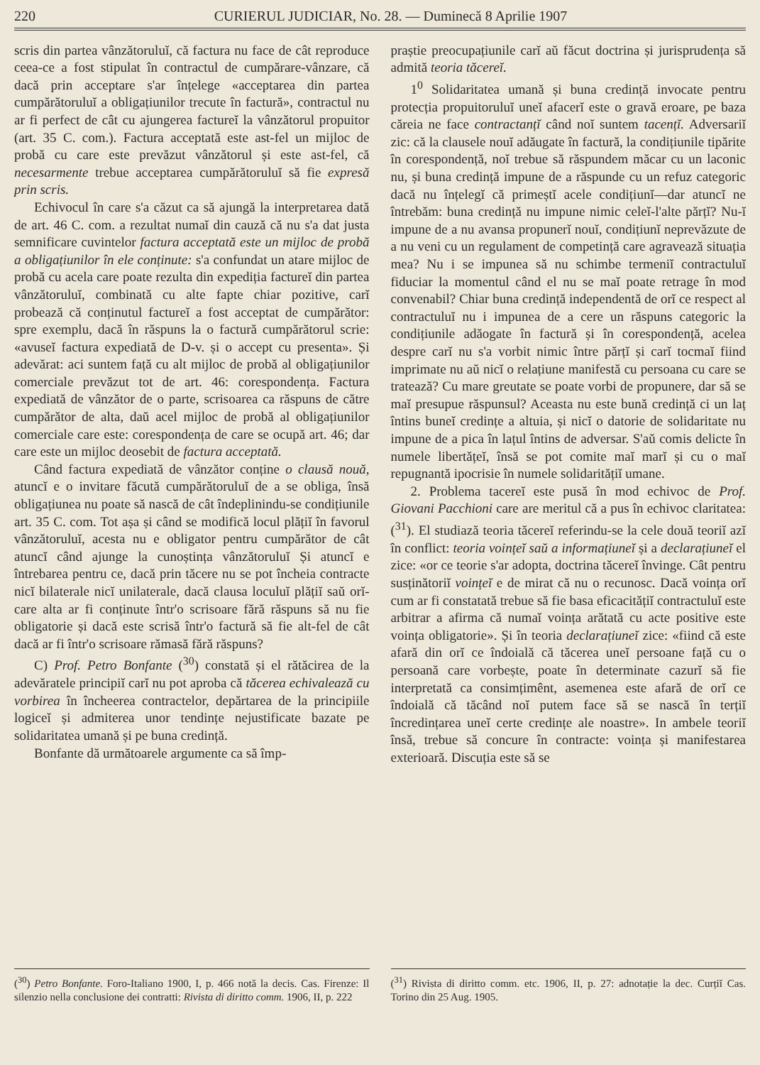220 CURIERUL JUDICIAR, No. 28. — Duminecă 8 Aprilie 1907
scris din partea vânzătoruluĭ, că factura nu face de cât reproduce ceea-ce a fost stipulat în contractul de cumpărare-vânzare, că dacă prin acceptare s'ar înțelege «acceptarea din partea cumpărătoruluĭ a obligațiunilor trecute în factură», contractul nu ar fi perfect de cât cu ajungerea factureĭ la vânzătorul propuitor (art. 35 C. com.). Factura acceptată este ast-fel un mijloc de probă cu care este prevăzut vânzătorul și este ast-fel, că necesarmente trebue acceptarea cumpărătoruluĭ să fie expresă prin scris.
Echivocul în care s'a căzut ca să ajungă la interpretarea dată de art. 46 C. com. a rezultat numaĭ din cauză că nu s'a dat justa semnificare cuvintelor factura acceptată este un mijloc de probă a obligațiunilor în ele conținute: s'a confundat un atare mijloc de probă cu acela care poate rezulta din expediția factureĭ din partea vânzătoruluĭ, combinată cu alte fapte chiar pozitive, carĭ probează că conținutul factureĭ a fost acceptat de cumpărător: spre exemplu, dacă în răspuns la o factură cumpărătorul scrie: «avuseĭ factura expediată de D-v. și o accept cu presenta». Și adevărat: aci suntem față cu alt mijloc de probă al obligațiunilor comerciale prevăzut tot de art. 46: corespondența. Factura expediată de vânzător de o parte, scrisoarea ca răspuns de către cumpărător de alta, daŭ acel mijloc de probă al obligațiunilor comerciale care este: corespondența de care se ocupă art. 46; dar care este un mijloc deosebit de factura acceptată.
Când factura expediată de vânzător conține o clausă nouă, atuncĭ e o invitare făcută cumpărătoruluĭ de a se obliga, însă obligațiunea nu poate să nască de cât îndeplinindu-se condițiunile art. 35 C. com. Tot așa și când se modifică locul plățiĭ în favorul vânzătoruluĭ, acesta nu e obligator pentru cumpărător de cât atuncĭ când ajunge la cunoștința vânzătoruluĭ Și atuncĭ e întrebarea pentru ce, dacă prin tăcere nu se pot încheia contracte nicĭ bilaterale nicĭ unilaterale, dacă clausa loculuĭ plățiĭ saŭ orĭ-care alta ar fi conținute într'o scrisoare fără răspuns să nu fie obligatorie și dacă este scrisă într'o factură să fie alt-fel de cât dacă ar fi într'o scrisoare rămasă fără răspuns?
C) Prof. Petro Bonfante (<sup>30</sup>) constată și el rătăcirea de la adevăratele principiĭ carĭ nu pot aproba că tăcerea echivalează cu vorbirea în încheerea contractelor, depărtarea de la principiile logiceĭ și admiterea unor tendințe nejustificate bazate pe solidaritatea umană și pe buna credință.
Bonfante dă următoarele argumente ca să împ-
(<sup>30</sup>) Petro Bonfante. Foro-Italiano 1900, I, p. 466 notă la decis. Cas. Firenze: Il silenzio nella conclusione dei contratti: Rivista di diritto comm. 1906, II, p. 222
praștie preocupațiunile carĭ aŭ făcut doctrina și jurisprudența să admită teoria tăcereĭ.
1<sup>0</sup> Solidaritatea umană și buna credință invocate pentru protecția propuitoruluĭ uneĭ afacerĭ este o gravă eroare, pe baza căreia ne face contractanțĭ când noĭ suntem tacențĭ. Adversariĭ zic: că la clausele nouĭ adăugate în factură, la condițiunile tipărite în corespondență, noĭ trebue să răspundem măcar cu un laconic nu, și buna credință impune de a răspunde cu un refuz categoric dacă nu înțelegĭ că primeștĭ acele condițiunĭ—dar atuncĭ ne întrebăm: buna credință nu impune nimic celeĭ-l'alte părțĭ? Nu-ĭ impune de a nu avansa propunerĭ nouĭ, condițiunĭ neprevăzute de a nu veni cu un regulament de competință care agravează situația mea? Nu i se impunea să nu schimbe termeniĭ contractuluĭ fiduciar la momentul când el nu se maĭ poate retrage în mod convenabil? Chiar buna credință independentă de orĭ ce respect al contractuluĭ nu i impunea de a cere un răspuns categoric la condițiunile adăogate în factură și în corespondență, acelea despre carĭ nu s'a vorbit nimic între părțĭ și carĭ tocmaĭ fiind imprimate nu aŭ nicĭ o relațiune manifestă cu persoana cu care se tratează? Cu mare greutate se poate vorbi de propunere, dar să se maĭ presupue răspunsul? Aceasta nu este bună credință ci un laț întins buneĭ credințe a altuia, și nicĭ o datorie de solidaritate nu impune de a pica în lațul întins de adversar. S'aŭ comis delicte în numele libertățeĭ, însă se pot comite maĭ marĭ și cu o maĭ repugnantă ipocrisie în numele solidaritățiĭ umane.
2. Problema tacereĭ este pusă în mod echivoc de Prof. Giovani Pacchioni care are meritul că a pus în echivoc claritatea: (<sup>31</sup>). El studiază teoria tăcereĭ referindu-se la cele două teoriĭ azĭ în conflict: teoria voințeĭ saŭ a informațiuneĭ și a declarațiuneĭ el zice: «or ce teorie s'ar adopta, doctrina tăcereĭ învinge. Cât pentru susținătoriĭ voințeĭ e de mirat că nu o recunosc. Dacă voința orĭ cum ar fi constatată trebue să fie basa eficacitățiĭ contractuluĭ este arbitrar a afirma că numaĭ voința arătată cu acte positive este voința obligatorie». Și în teoria declarațiuneĭ zice: «fiind că este afară din orĭ ce îndoială că tăcerea uneĭ persoane față cu o persoană care vorbește, poate în determinate cazurĭ să fie interpretată ca consimțimênt, asemenea este afară de orĭ ce îndoială că tăcând noĭ putem face să se nască în terțiĭ încredințarea uneĭ certe credințe ale noastre». In ambele teoriĭ însă, trebue să concure în contracte: voința și manifestarea exterioară. Discuția este să se
(<sup>31</sup>) Rivista di diritto comm. etc. 1906, II, p. 27: adnotație la dec. Curțiĭ Cas. Torino din 25 Aug. 1905.